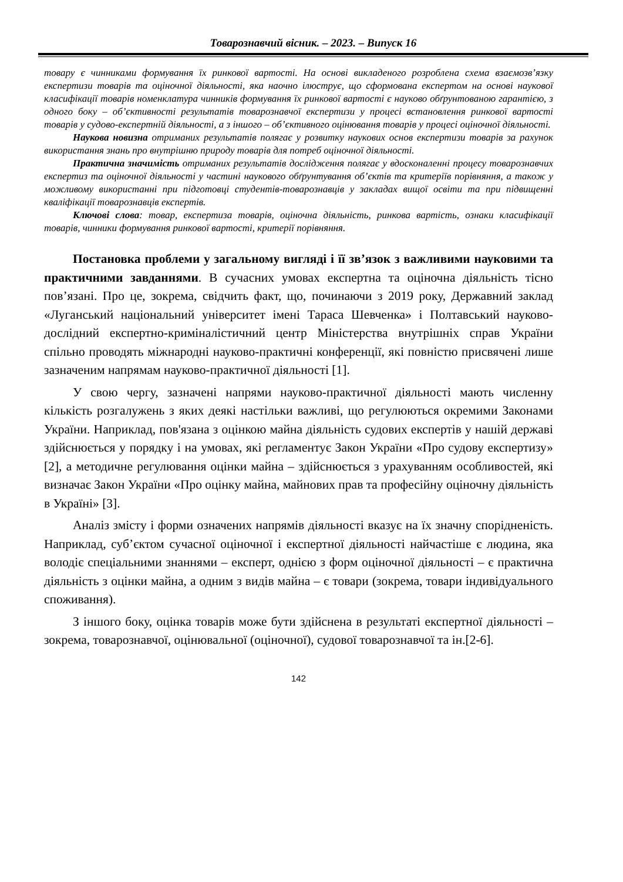Товарознавчий вісник. – 2023. – Випуск 16
товару є чинниками формування їх ринкової вартості. На основі викладеного розроблена схема взаємозв’язку експертизи товарів та оціночної діяльності, яка наочно ілюструє, що сформована експертом на основі наукової класифікації товарів номенклатура чинників формування їх ринкової вартості є науково обґрунтованою гарантією, з одного боку – об’єктивності результатів товарознавчої експертизи у процесі встановлення ринкової вартості товарів у судово-експертній діяльності, а з іншого – об’єктивного оцінювання товарів у процесі оціночної діяльності.
Наукова новизна отриманих результатів полягає у розвитку наукових основ експертизи товарів за рахунок використання знань про внутрішню природу товарів для потреб оціночної діяльності.
Практична значимість отриманих результатів дослідження полягає у вдосконаленні процесу товарознавчих експертиз та оціночної діяльності у частині наукового обґрунтування об’єктів та критеріїв порівняння, а також у можливому використанні при підготовці студентів-товарознавців у закладах вищої освіти та при підвищенні кваліфікації товарознавців експертів.
Ключові слова: товар, експертиза товарів, оціночна діяльність, ринкова вартість, ознаки класифікації товарів, чинники формування ринкової вартості, критерії порівняння.
Постановка проблеми у загальному вигляді і її зв’язок з важливими науковими та практичними завданнями. В сучасних умовах експертна та оціночна діяльність тісно пов’язані. Про це, зокрема, свідчить факт, що, починаючи з 2019 року, Державний заклад «Луганський національний університет імені Тараса Шевченка» і Полтавський науково-дослідний експертно-криміналістичний центр Міністерства внутрішніх справ України спільно проводять міжнародні науково-практичні конференції, які повністю присвячені лише зазначеним напрямам науково-практичної діяльності [1].
У свою чергу, зазначені напрями науково-практичної діяльності мають численну кількість розгалужень з яких деякі настільки важливі, що регулюються окремими Законами України. Наприклад, пов'язана з оцінкою майна діяльність судових експертів у нашій державі здійснюється у порядку і на умовах, які регламентує Закон України «Про судову експертизу» [2], а методичне регулювання оцінки майна – здійснюється з урахуванням особливостей, які визначає Закон України «Про оцінку майна, майнових прав та професійну оціночну діяльність в Україні» [3].
Аналіз змісту і форми означених напрямів діяльності вказує на їх значну спорідненість. Наприклад, суб’єктом сучасної оціночної і експертної діяльності найчастіше є людина, яка володіє спеціальними знаннями – експерт, однією з форм оціночної діяльності – є практична діяльність з оцінки майна, а одним з видів майна – є товари (зокрема, товари індивідуального споживання).
З іншого боку, оцінка товарів може бути здійснена в результаті експертної діяльності – зокрема, товарознавчої, оцінювальної (оціночної), судової товарознавчої та ін.[2-6].
142